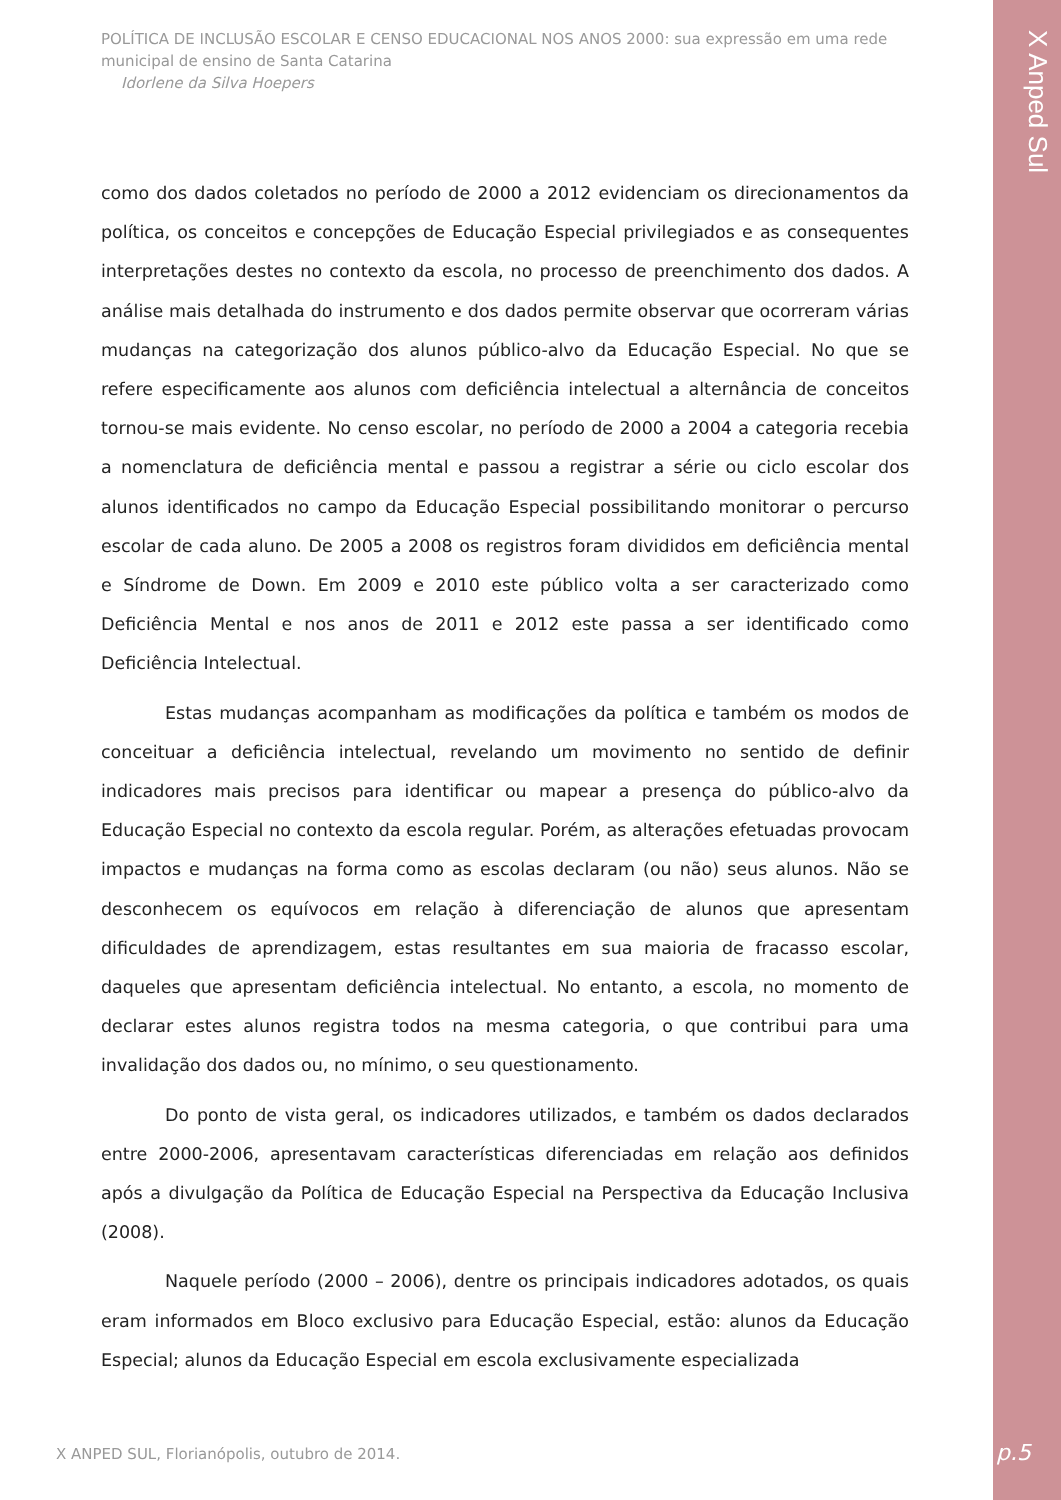X Anped Sul
POLÍTICA DE INCLUSÃO ESCOLAR E CENSO EDUCACIONAL NOS ANOS 2000: sua expressão em uma rede municipal de ensino de Santa Catarina
Idorlene da Silva Hoepers
como dos dados coletados no período de 2000 a 2012 evidenciam os direcionamentos da política, os conceitos e concepções de Educação Especial privilegiados e as consequentes interpretações destes no contexto da escola, no processo de preenchimento dos dados. A análise mais detalhada do instrumento e dos dados permite observar que ocorreram várias mudanças na categorização dos alunos público-alvo da Educação Especial. No que se refere especificamente aos alunos com deficiência intelectual a alternância de conceitos tornou-se mais evidente. No censo escolar, no período de 2000 a 2004 a categoria recebia a nomenclatura de deficiência mental e passou a registrar a série ou ciclo escolar dos alunos identificados no campo da Educação Especial possibilitando monitorar o percurso escolar de cada aluno. De 2005 a 2008 os registros foram divididos em deficiência mental e Síndrome de Down. Em 2009 e 2010 este público volta a ser caracterizado como Deficiência Mental e nos anos de 2011 e 2012 este passa a ser identificado como Deficiência Intelectual.
Estas mudanças acompanham as modificações da política e também os modos de conceituar a deficiência intelectual, revelando um movimento no sentido de definir indicadores mais precisos para identificar ou mapear a presença do público-alvo da Educação Especial no contexto da escola regular. Porém, as alterações efetuadas provocam impactos e mudanças na forma como as escolas declaram (ou não) seus alunos. Não se desconhecem os equívocos em relação à diferenciação de alunos que apresentam dificuldades de aprendizagem, estas resultantes em sua maioria de fracasso escolar, daqueles que apresentam deficiência intelectual. No entanto, a escola, no momento de declarar estes alunos registra todos na mesma categoria, o que contribui para uma invalidação dos dados ou, no mínimo, o seu questionamento.
Do ponto de vista geral, os indicadores utilizados, e também os dados declarados entre 2000-2006, apresentavam características diferenciadas em relação aos definidos após a divulgação da Política de Educação Especial na Perspectiva da Educação Inclusiva (2008).
Naquele período (2000 – 2006), dentre os principais indicadores adotados, os quais eram informados em Bloco exclusivo para Educação Especial, estão: alunos da Educação Especial; alunos da Educação Especial em escola exclusivamente especializada
X ANPED SUL, Florianópolis, outubro de 2014.
p.5